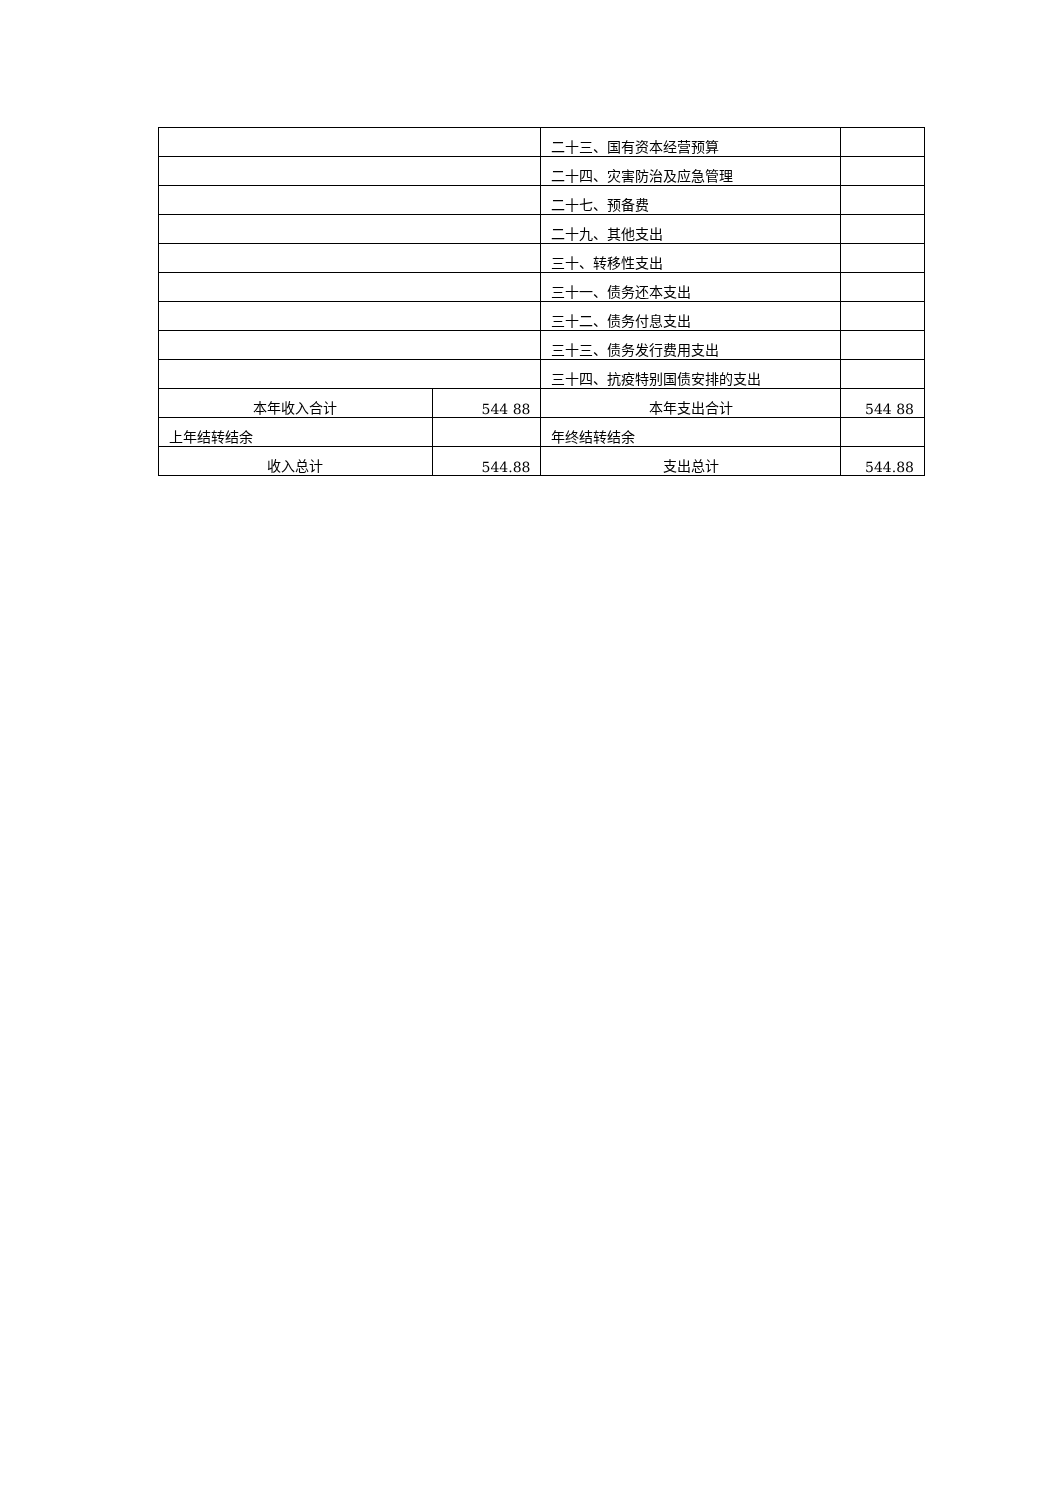| | | 二十三、国有资本经营预算 | |
| | | 二十四、灾害防治及应急管理 | |
| | | 二十七、预备费 | |
| | | 二十九、其他支出 | |
| | | 三十、转移性支出 | |
| | | 三十一、债务还本支出 | |
| | | 三十二、债务付息支出 | |
| | | 三十三、债务发行费用支出 | |
| | | 三十四、抗疫特别国债安排的支出 | |
| 本年收入合计 | 544 88 | 本年支出合计 | 544 88 |
| 上年结转结余 | | 年终结转结余 | |
| 收入总计 | 544.88 | 支出总计 | 544.88 |